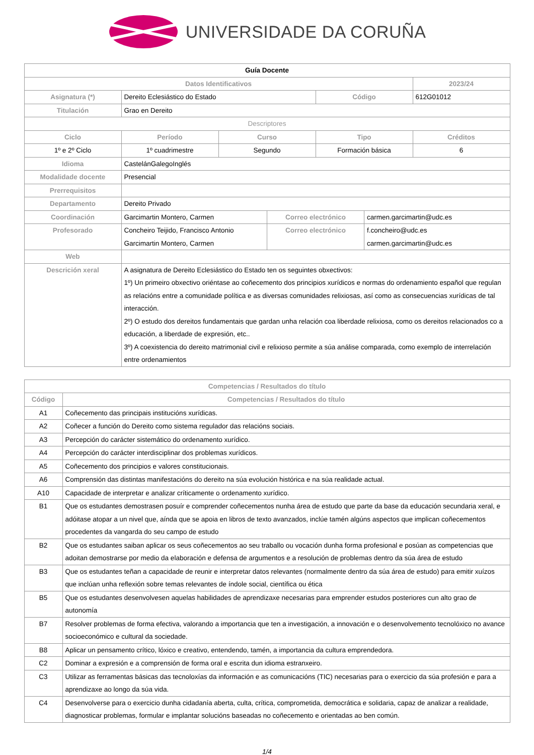UNIVERSIDADE DA CORUÑA
| Guía Docente | | | | | | |
| Datos Identificativos | | | | | | 2023/24 |
| Asignatura (*) | Dereito Eclesiástico do Estado | | | Código | | 612G01012 |
| Titulación | Grao en Dereito | | | | | |
| Descriptores | | | | | | |
| Ciclo | Período | Curso | | Tipo | | Créditos |
| 1º e 2º Ciclo | 1º cuadrimestre | Segundo | | Formación básica | | 6 |
| Idioma | CastelánGalegoInglés | | | | | |
| Modalidade docente | Presencial | | | | | |
| Prerrequisitos | | | | | | |
| Departamento | Dereito Privado | | | | | |
| Coordinación | Garcimartin Montero, Carmen | | Correo electrónico | | carmen.garcimartin@udc.es | |
| Profesorado | Concheiro Teijido, Francisco Antonio Garcimartin Montero, Carmen | | Correo electrónico | | f.concheiro@udc.es carmen.garcimartin@udc.es | |
| Web | | | | | | |
| Descrición xeral | A asignatura de Dereito Eclesiástico do Estado ten os seguintes obxectivos: 1º) Un primeiro obxectivo oriéntase ao coñecemento dos principios xurídicos e normas do ordenamiento español que regulan as relacións entre a comunidade política e as diversas comunidades relixiosas, así como as consecuencias xurídicas de tal interacción. 2º) O estudo dos dereitos fundamentais que gardan unha relación coa liberdade relixiosa, como os dereitos relacionados co a educación, a liberdade de expresión, etc.. 3º) A coexistencia do dereito matrimonial civil e relixioso permite a súa análise comparada, como exemplo de interrelación entre ordenamientos | | | | | |
| Competencias / Resultados do título | |
| --- | --- |
| Código | Competencias / Resultados do título |
| A1 | Coñecemento das principais institucións xurídicas. |
| A2 | Coñecer a función do Dereito como sistema regulador das relacións sociais. |
| A3 | Percepción do carácter sistemático do ordenamento xurídico. |
| A4 | Percepción do carácter interdisciplinar dos problemas xurídicos. |
| A5 | Coñecemento dos principios e valores constitucionais. |
| A6 | Comprensión das distintas manifestacións do dereito na súa evolución histórica e na súa realidade actual. |
| A10 | Capacidade de interpretar e analizar críticamente o ordenamento xurídico. |
| B1 | Que os estudantes demostrasen posuír e comprender coñecementos nunha área de estudo que parte da base da educación secundaria xeral, e adóitase atopar a un nivel que, aínda que se apoia en libros de texto avanzados, inclúe tamén algúns aspectos que implican coñecementos procedentes da vangarda do seu campo de estudo |
| B2 | Que os estudantes saiban aplicar os seus coñecementos ao seu traballo ou vocación dunha forma profesional e posúan as competencias que adoitan demostrarse por medio da elaboración e defensa de argumentos e a resolución de problemas dentro da súa área de estudo |
| B3 | Que os estudantes teñan a capacidade de reunir e interpretar datos relevantes (normalmente dentro da súa área de estudo) para emitir xuízos que inclúan unha reflexión sobre temas relevantes de índole social, científica ou ética |
| B5 | Que os estudantes desenvolvesen aquelas habilidades de aprendizaxe necesarias para emprender estudos posteriores cun alto grao de autonomía |
| B7 | Resolver problemas de forma efectiva, valorando a importancia que ten a investigación, a innovación e o desenvolvemento tecnolóxico no avance socioeconómico e cultural da sociedade. |
| B8 | Aplicar un pensamento crítico, lóxico e creativo, entendendo, tamén, a importancia da cultura emprendedora. |
| C2 | Dominar a expresión e a comprensión de forma oral e escrita dun idioma estranxeiro. |
| C3 | Utilizar as ferramentas básicas das tecnoloxías da información e as comunicacións (TIC) necesarias para o exercicio da súa profesión e para a aprendizaxe ao longo da súa vida. |
| C4 | Desenvolverse para o exercicio dunha cidadanía aberta, culta, crítica, comprometida, democrática e solidaria, capaz de analizar a realidade, diagnosticar problemas, formular e implantar solucións baseadas no coñecemento e orientadas ao ben común. |
1/4